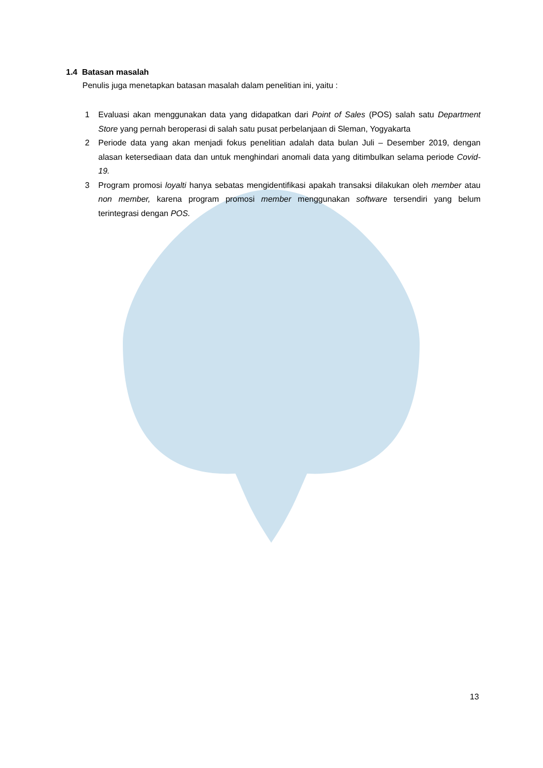1.4 Batasan masalah
Penulis juga menetapkan batasan masalah dalam penelitian ini, yaitu :
1 Evaluasi akan menggunakan data yang didapatkan dari Point of Sales (POS) salah satu Department Store yang pernah beroperasi di salah satu pusat perbelanjaan di Sleman, Yogyakarta
2 Periode data yang akan menjadi fokus penelitian adalah data bulan Juli – Desember 2019, dengan alasan ketersediaan data dan untuk menghindari anomali data yang ditimbulkan selama periode Covid-19.
3 Program promosi loyalti hanya sebatas mengidentifikasi apakah transaksi dilakukan oleh member atau non member, karena program promosi member menggunakan software tersendiri yang belum terintegrasi dengan POS.
13